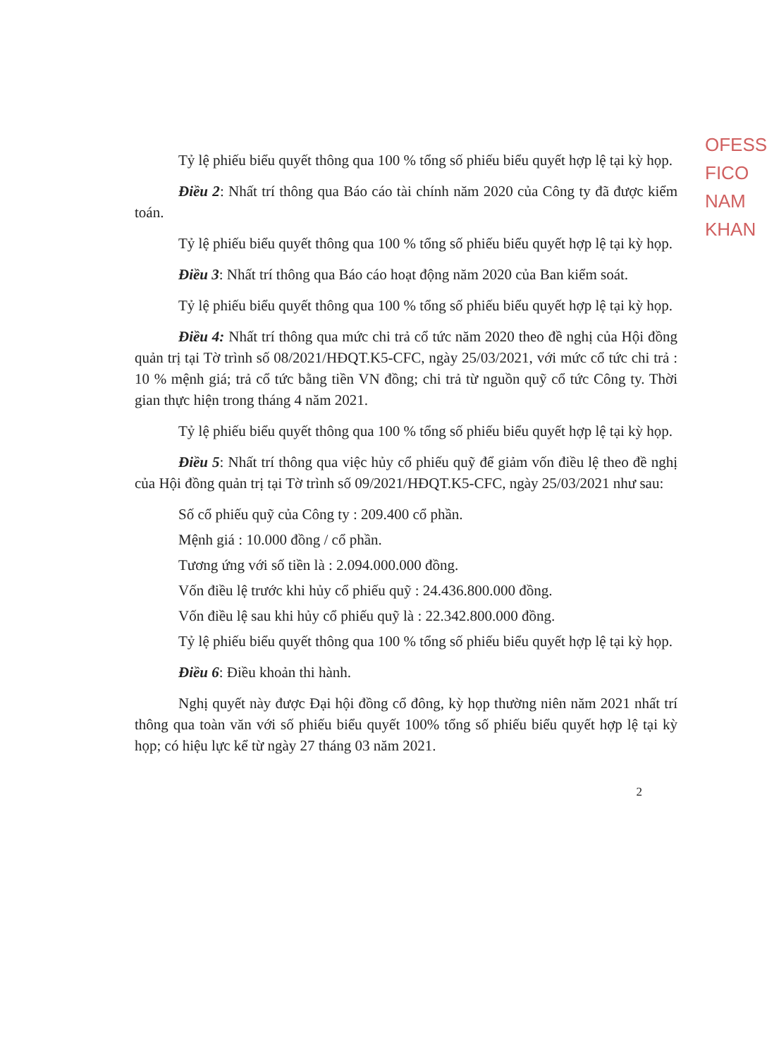OFESS
FICO
NAM
KHAN
Tỷ lệ phiếu biểu quyết thông qua 100 % tổng số phiếu biểu quyết hợp lệ tại kỳ họp.
Điều 2: Nhất trí thông qua Báo cáo tài chính năm 2020 của Công ty đã được kiểm toán.
Tỷ lệ phiếu biểu quyết thông qua 100 % tổng số phiếu biểu quyết hợp lệ tại kỳ họp.
Điều 3: Nhất trí thông qua Báo cáo hoạt động năm 2020 của Ban kiểm soát.
Tỷ lệ phiếu biểu quyết thông qua 100 % tổng số phiếu biểu quyết hợp lệ tại kỳ họp.
Điều 4: Nhất trí thông qua mức chi trả cổ tức năm 2020 theo đề nghị của Hội đồng quản trị tại Tờ trình số 08/2021/HĐQT.K5-CFC, ngày 25/03/2021, với mức cổ tức chi trả : 10 % mệnh giá; trả cổ tức bằng tiền VN đồng; chi trả từ nguồn quỹ cổ tức Công ty. Thời gian thực hiện trong tháng 4 năm 2021.
Tỷ lệ phiếu biểu quyết thông qua 100 % tổng số phiếu biểu quyết hợp lệ tại kỳ họp.
Điều 5: Nhất trí thông qua việc hủy cổ phiếu quỹ để giảm vốn điều lệ theo đề nghị của Hội đồng quản trị tại Tờ trình số 09/2021/HĐQT.K5-CFC, ngày 25/03/2021 như sau:
Số cổ phiếu quỹ của Công ty : 209.400 cổ phần.
Mệnh giá : 10.000 đồng / cổ phần.
Tương ứng với số tiền là : 2.094.000.000 đồng.
Vốn điều lệ trước khi hủy cổ phiếu quỹ : 24.436.800.000 đồng.
Vốn điều lệ sau khi hủy cổ phiếu quỹ là : 22.342.800.000 đồng.
Tỷ lệ phiếu biểu quyết thông qua 100 % tổng số phiếu biểu quyết hợp lệ tại kỳ họp.
Điều 6: Điều khoản thi hành.
Nghị quyết này được Đại hội đồng cổ đông, kỳ họp thường niên năm 2021 nhất trí thông qua toàn văn với số phiếu biểu quyết 100% tổng số phiếu biểu quyết hợp lệ tại kỳ họp; có hiệu lực kể từ ngày 27 tháng 03 năm 2021.
2